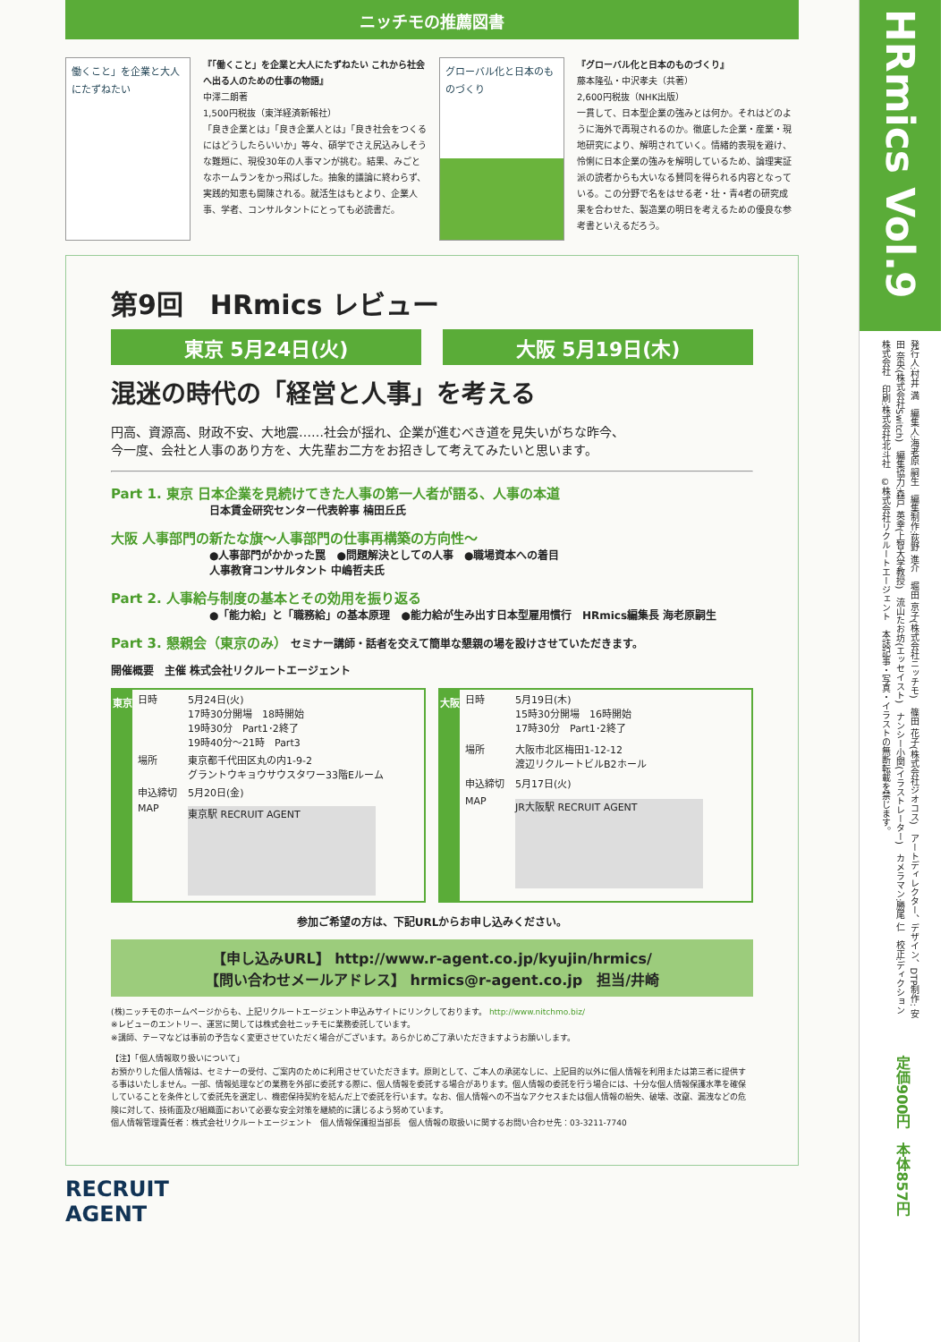ニッチモの推薦図書
働くこと」を企業と大人にたずねたい
『「働くこと」を企業と大人にたずねたい これから社会へ出る人のための仕事の物語』
中澤二朗著
1,500円税抜（東洋経済新報社）
「良き企業とは」「良き企業人とは」「良き社会をつくるにはどうしたらいいか」等々、碩学でさえ尻込みしそうな難題に、現役30年の人事マンが挑む。結果、みごとなホームランをかっ飛ばした。抽象的議論に終わらず、実践的知恵も開陳される。就活生はもとより、企業人事、学者、コンサルタントにとっても必読書だ。
グローバル化と日本のものづくり
『グローバル化と日本のものづくり』
藤本隆弘・中沢孝夫（共著）
2,600円税抜（NHK出版）
一貫して、日本型企業の強みとは何か。それはどのように海外で再現されるのか。徹底した企業・産業・現地研究により、解明されていく。情緒的表現を避け、怜悧に日本企業の強みを解明しているため、論理実証派の読者からも大いなる賛同を得られる内容となっている。この分野で名をはせる老・壮・青4者の研究成果を合わせた、製造業の明日を考えるための優良な参考書といえるだろう。
第9回　HRmics レビュー
東京 5月24日(火) 大阪 5月19日(木)
混迷の時代の「経営と人事」を考える
円高、資源高、財政不安、大地震……社会が揺れ、企業が進むべき道を見失いがちな昨今、
今一度、会社と人事のあり方を、大先輩お二方をお招きして考えてみたいと思います。
Part 1. 東京 日本企業を見続けてきた人事の第一人者が語る、人事の本道
日本賃金研究センター代表幹事 楠田丘氏
大阪 人事部門の新たな旗～人事部門の仕事再構築の方向性～
●人事部門がかかった罠　●問題解決としての人事　●職場資本への着目
人事教育コンサルタント 中嶋哲夫氏
Part 2. 人事給与制度の基本とその効用を振り返る
●「能力給」と「職務給」の基本原理　●能力給が生み出す日本型雇用慣行　HRmics編集長 海老原嗣生
Part 3. 懇親会（東京のみ） セミナー講師・話者を交えて簡単な懇親の場を設けさせていただきます。
開催概要　主催 株式会社リクルートエージェント
東京
| 日時 | 5月24日(火) 17時30分開場 18時開始 19時30分 Part1･2終了 19時40分～21時 Part3 |
| 場所 | 東京都千代田区丸の内1-9-2 グラントウキョウサウスタワー33階Eルーム |
| 申込締切 | 5月20日(金) |
| MAP | 東京駅 RECRUIT AGENT |
大阪
| 日時 | 5月19日(木) 15時30分開場 16時開始 17時30分 Part1･2終了 |
| 場所 | 大阪市北区梅田1-12-12 渡辺リクルートビルB2ホール |
| 申込締切 | 5月17日(火) |
| MAP | JR大阪駅 RECRUIT AGENT |
参加ご希望の方は、下記URLからお申し込みください。
【申し込みURL】 http://www.r-agent.co.jp/kyujin/hrmics/
【問い合わせメールアドレス】 hrmics@r-agent.co.jp　担当/井崎
(株)ニッチモのホームページからも、上記リクルートエージェント申込みサイトにリンクしております。 http://www.nitchmo.biz/
※レビューのエントリー、運営に関しては株式会社ニッチモに業務委託しています。
※講師、テーマなどは事前の予告なく変更させていただく場合がございます。あらかじめご了承いただきますようお願いします。
【注】「個人情報取り扱いについて」
お預かりした個人情報は、セミナーの受付、ご案内のために利用させていただきます。原則として、ご本人の承諾なしに、上記目的以外に個人情報を利用または第三者に提供する事はいたしません。一部、情報処理などの業務を外部に委託する際に、個人情報を委託する場合があります。個人情報の委託を行う場合には、十分な個人情報保護水準を確保していることを条件として委託先を選定し、機密保持契約を結んだ上で委託を行います。なお、個人情報への不当なアクセスまたは個人情報の紛失、破壊、改竄、漏洩などの危険に対して、技術面及び組織面において必要な安全対策を継続的に講じるよう努めています。
個人情報管理責任者：株式会社リクルートエージェント　個人情報保護担当部長　個人情報の取扱いに関するお問い合わせ先：03-3211-7740
RECRUIT
AGENT
HRmics Vol.9
発行人:村井 満　編集人:海老原 嗣生　編集制作:荻野 進介　堀田 京子(株式会社ニッチモ)　篠田 花子(株式会社ジオコス)　アートディレクター、デザイン、DTP制作: 安田 奈央(株式会社Switch)　編集協力:森戸 英幸(上智大学教授)　流山たお坊(エッセイスト)　ナンシー小関(イラストレーター)　カメラマン:勝尾 仁　校正:ディクション株式会社　印刷:株式会社北斗社　©株式会社リクルートエージェント　本誌記事・写真・イラストの無断転載を禁じます。
定価900円　本体857円